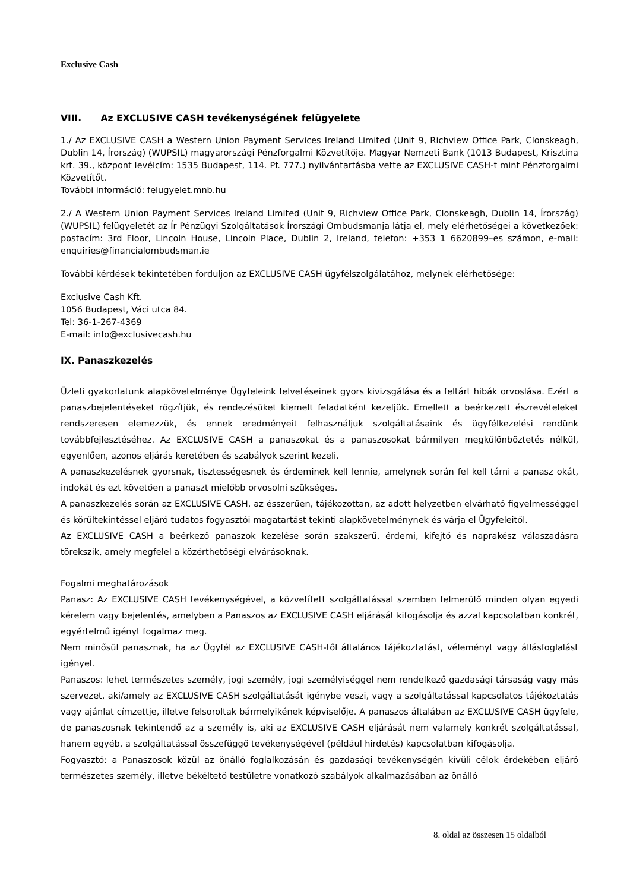Exclusive Cash
VIII. Az EXCLUSIVE CASH tevékenységének felügyelete
1./ Az EXCLUSIVE CASH a Western Union Payment Services Ireland Limited (Unit 9, Richview Office Park, Clonskeagh, Dublin 14, Írország) (WUPSIL) magyarországi Pénzforgalmi Közvetítője. Magyar Nemzeti Bank (1013 Budapest, Krisztina krt. 39., központ levélcím: 1535 Budapest, 114. Pf. 777.) nyilvántartásba vette az EXCLUSIVE CASH-t mint Pénzforgalmi Közvetítőt.
További információ: felugyelet.mnb.hu
2./ A Western Union Payment Services Ireland Limited (Unit 9, Richview Office Park, Clonskeagh, Dublin 14, Írország) (WUPSIL) felügyeletét az Ír Pénzügyi Szolgáltatások Írországi Ombudsmanja látja el, mely elérhetőségei a következőek: postacím: 3rd Floor, Lincoln House, Lincoln Place, Dublin 2, Ireland, telefon: +353 1 6620899–es számon, e-mail: enquiries@financialombudsman.ie
További kérdések tekintetében forduljon az EXCLUSIVE CASH ügyfélszolgálatához, melynek elérhetősége:
Exclusive Cash Kft.
1056 Budapest, Váci utca 84.
Tel: 36-1-267-4369
E-mail: info@exclusivecash.hu
IX. Panaszkezelés
Üzleti gyakorlatunk alapkövetelménye Ügyfeleink felvetéseinek gyors kivizsgálása és a feltárt hibák orvoslása. Ezért a panaszbejelentéseket rögzítjük, és rendezésüket kiemelt feladatként kezeljük. Emellett a beérkezett észrevételeket rendszeresen elemezzük, és ennek eredményeit felhasználjuk szolgáltatásaink és ügyfélkezelési rendünk továbbfejlesztéséhez. Az EXCLUSIVE CASH a panaszokat és a panaszosokat bármilyen megkülönböztetés nélkül, egyenlően, azonos eljárás keretében és szabályok szerint kezeli.
A panaszkezelésnek gyorsnak, tisztességesnek és érdeminek kell lennie, amelynek során fel kell tárni a panasz okát, indokát és ezt követően a panaszt mielőbb orvosolni szükséges.
A panaszkezelés során az EXCLUSIVE CASH, az ésszerűen, tájékozottan, az adott helyzetben elvárható figyelmességgel és körültekintéssel eljáró tudatos fogyasztói magatartást tekinti alapkövetelménynek és várja el Ügyfeleitől.
Az EXCLUSIVE CASH a beérkező panaszok kezelése során szakszerű, érdemi, kifejtő és naprakész válaszadásra törekszik, amely megfelel a közérthetőségi elvárásoknak.
Fogalmi meghatározások
Panasz: Az EXCLUSIVE CASH tevékenységével, a közvetített szolgáltatással szemben felmerülő minden olyan egyedi kérelem vagy bejelentés, amelyben a Panaszos az EXCLUSIVE CASH eljárását kifogásolja és azzal kapcsolatban konkrét, egyértelmű igényt fogalmaz meg.
Nem minősül panasznak, ha az Ügyfél az EXCLUSIVE CASH-től általános tájékoztatást, véleményt vagy állásfoglalást igényel.
Panaszos: lehet természetes személy, jogi személy, jogi személyiséggel nem rendelkező gazdasági társaság vagy más szervezet, aki/amely az EXCLUSIVE CASH szolgáltatását igénybe veszi, vagy a szolgáltatással kapcsolatos tájékoztatás vagy ajánlat címzettje, illetve felsoroltak bármelyikének képviselője. A panaszos általában az EXCLUSIVE CASH ügyfele, de panaszosnak tekintendő az a személy is, aki az EXCLUSIVE CASH eljárását nem valamely konkrét szolgáltatással, hanem egyéb, a szolgáltatással összefüggő tevékenységével (például hirdetés) kapcsolatban kifogásolja.
Fogyasztó: a Panaszosok közül az önálló foglalkozásán és gazdasági tevékenységén kívüli célok érdekében eljáró természetes személy, illetve békéltető testületre vonatkozó szabályok alkalmazásában az önálló
8. oldal az összesen 15 oldalból